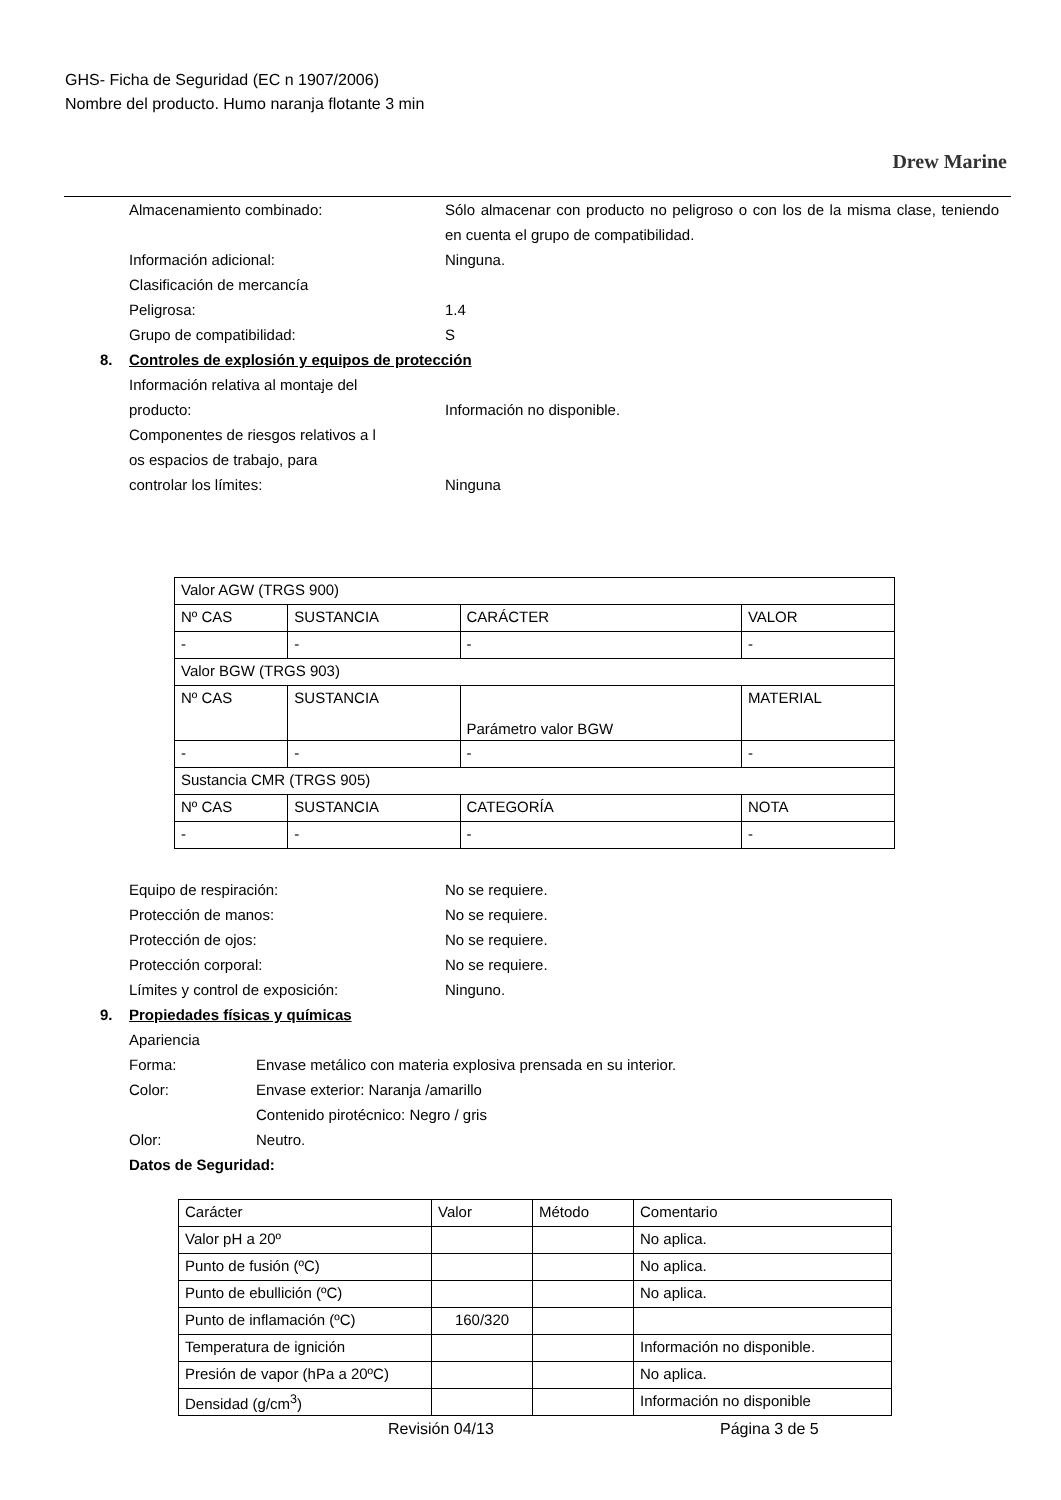GHS- Ficha de Seguridad (EC n 1907/2006)
Nombre del producto. Humo naranja flotante 3 min
Drew Marine
Almacenamiento combinado: Sólo almacenar con producto no peligroso o con los de la misma clase, teniendo en cuenta el grupo de compatibilidad.
Información adicional: Ninguna.
Clasificación de mercancía
Peligrosa: 1.4
Grupo de compatibilidad: S
8. Controles de explosión y equipos de protección
Información relativa al montaje del
producto:
Información no disponible.
Componentes de riesgos relativos a l
os espacios de trabajo, para
controlar los límites:
Ninguna
| Valor AGW (TRGS 900) | | | |
| Nº CAS | SUSTANCIA | CARÁCTER | VALOR |
| - | - | - | - |
| Valor BGW (TRGS 903) | | | |
| Nº CAS | SUSTANCIA | Parámetro valor BGW | MATERIAL |
| - | - | - | - |
| Sustancia CMR (TRGS 905) | | | |
| Nº CAS | SUSTANCIA | CATEGORÍA | NOTA |
| - | - | - | - |
Equipo de respiración: No se requiere.
Protección de manos: No se requiere.
Protección de ojos: No se requiere.
Protección corporal: No se requiere.
Límites y control de exposición: Ninguno.
9. Propiedades físicas y químicas
Apariencia
Forma: Envase metálico con materia explosiva prensada en su interior.
Color: Envase exterior: Naranja /amarillo
Contenido pirotécnico: Negro / gris
Olor: Neutro.
Datos de Seguridad:
| Carácter | Valor | Método | Comentario |
| Valor pH a 20º | | | No aplica. |
| Punto de fusión (ºC) | | | No aplica. |
| Punto de ebullición (ºC) | | | No aplica. |
| Punto de inflamación (ºC) | 160/320 | | |
| Temperatura de ignición | | | Información no disponible. |
| Presión de vapor (hPa a 20ºC) | | | No aplica. |
| Densidad (g/cm<sup>3</sup>) | | | Información no disponible |
Revisión 04/13 Página 3 de 5